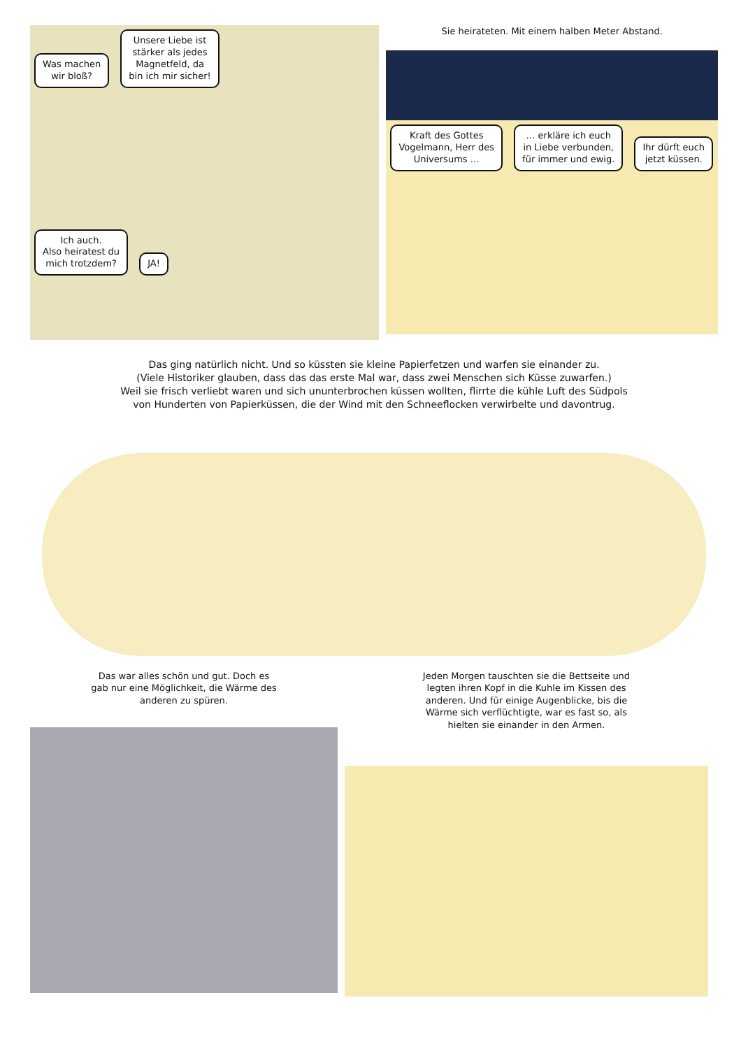Was machen
wir bloß?
Unsere Liebe ist
stärker als jedes
Magnetfeld, da
bin ich mir sicher!
Ich auch.
Also heiratest du
mich trotzdem?
JA!
Sie heirateten. Mit einem halben Meter Abstand.
Kraft des Gottes
Vogelmann, Herr des
Universums …
… erkläre ich euch
in Liebe verbunden,
für immer und ewig.
Ihr dürft euch
jetzt küssen.
Das ging natürlich nicht. Und so küssten sie kleine Papierfetzen und warfen sie einander zu.
(Viele Historiker glauben, dass das das erste Mal war, dass zwei Menschen sich Küsse zuwarfen.)
Weil sie frisch verliebt waren und sich ununterbrochen küssen wollten, flirrte die kühle Luft des Südpols
von Hunderten von Papierküssen, die der Wind mit den Schneeflocken verwirbelte und davontrug.
Das war alles schön und gut. Doch es
gab nur eine Möglichkeit, die Wärme des
anderen zu spüren.
Jeden Morgen tauschten sie die Bettseite und
legten ihren Kopf in die Kuhle im Kissen des
anderen. Und für einige Augenblicke, bis die
Wärme sich verflüchtigte, war es fast so, als
hielten sie einander in den Armen.